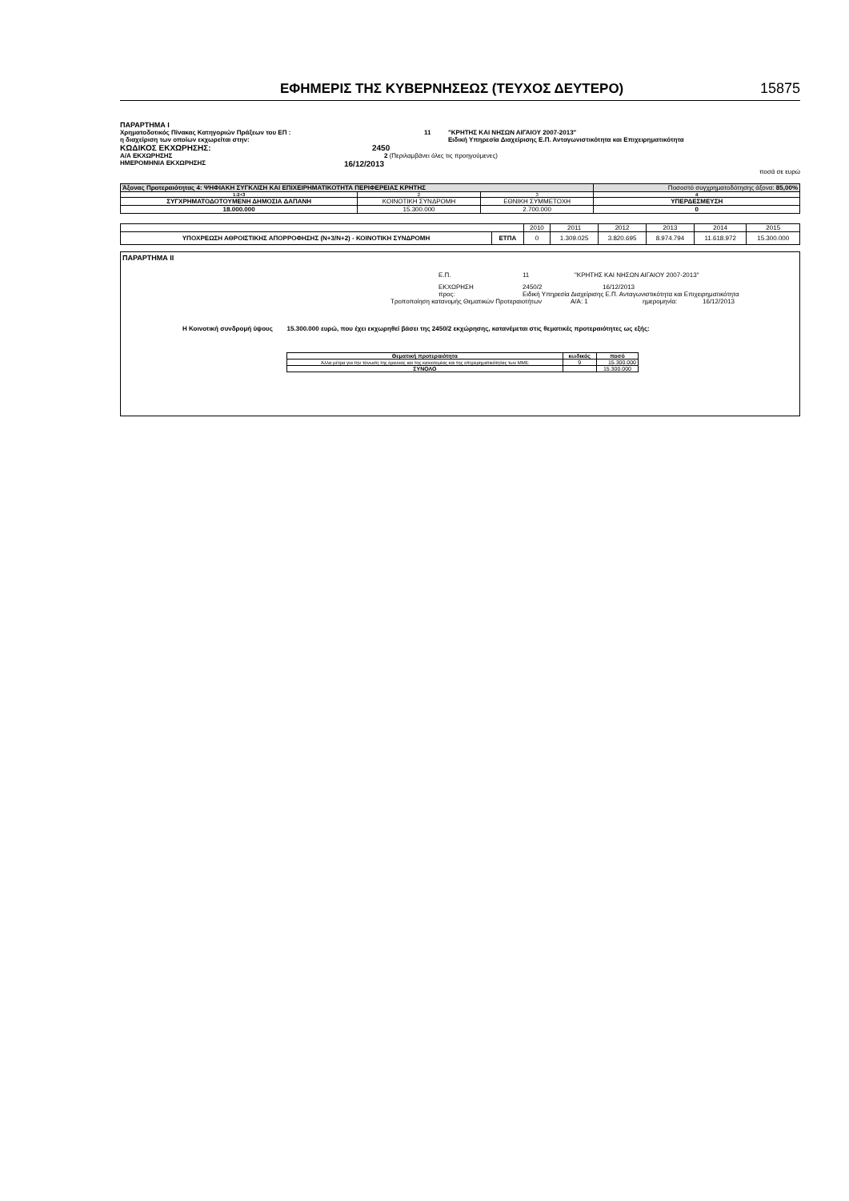ΕΦΗΜΕΡΙΣ ΤΗΣ ΚΥΒΕΡΝΗΣΕΩΣ (ΤΕΥΧΟΣ ΔΕΥΤΕΡΟ)
15875
ΠΑΡΑΡΤΗΜΑ Ι
Χρηματοδοτικός Πίνακας Κατηγοριών Πράξεων του ΕΠ : 11 "ΚΡΗΤΗΣ ΚΑΙ ΝΗΣΩΝ ΑΙΓΑΙΟΥ 2007-2013"
η διαχείριση των οποίων εκχωρείται στην: Ειδική Υπηρεσία Διαχείρισης Ε.Π. Ανταγωνιστικότητα και Επιχειρηματικότητα
ΚΩΔΙΚΟΣ ΕΚΧΩΡΗΣΗΣ: 2450
Α/Α ΕΚΧΩΡΗΣΗΣ 2 (Περιλαμβάνει όλες τις προηγούμενες)
ΗΜΕΡΟΜΗΝΙΑ ΕΚΧΩΡΗΣΗΣ
16/12/2013
ποσά σε ευρώ
| Άξονας Προτεραιότητας 4: ΨΗΦΙΑΚΗ ΣΥΓΚΛΙΣΗ ΚΑΙ ΕΠΙΧΕΙΡΗΜΑΤΙΚΟΤΗΤΑ ΠΕΡΙΦΕΡΕΙΑΣ ΚΡΗΤΗΣ | | | Ποσοστό συγχρηματοδότησης άξονα: 85,00% |
| 1:2+3 | 2 | 3 | 4 |
| ΣΥΓΧΡΗΜΑΤΟΔΟΤΟΥΜΕΝΗ ΔΗΜΟΣΙΑ ΔΑΠΑΝΗ | ΚΟΙΝΟΤΙΚΗ ΣΥΝΔΡΟΜΗ | ΕΘΝΙΚΗ ΣΥΜΜΕΤΟΧΗ | ΥΠΕΡΔΕΣΜΕΥΣΗ |
| 18.000.000 | 15.300.000 | 2.700.000 | 0 |
| | | 2010 | 2011 | 2012 | 2013 | 2014 | 2015 |
| ΥΠΟΧΡΕΩΣΗ ΑΘΡΟΙΣΤΙΚΗΣ ΑΠΟΡΡΟΦΗΣΗΣ (Ν+3/Ν+2) - ΚΟΙΝΟΤΙΚΗ ΣΥΝΔΡΟΜΗ | ΕΤΠΑ | 0 | 1.309.025 | 3.820.695 | 8.974.794 | 11.618.972 | 15.300.000 |
ΠΑΡΑΡΤΗΜΑ ΙΙ
Ε.Π. 11 "ΚΡΗΤΗΣ ΚΑΙ ΝΗΣΩΝ ΑΙΓΑΙΟΥ 2007-2013"
ΕΚΧΩΡΗΣΗ 2450/2 16/12/2013
προς: Ειδική Υπηρεσία Διαχείρισης Ε.Π. Ανταγωνιστικότητα και Επιχειρηματικότητα
Τροποποίηση κατανομής Θεματικών Προτεραιοτήτων Α/Α: 1 ημερομηνία: 16/12/2013
Η Κοινοτική συνδρομή ύψους 15.300.000 ευρώ, που έχει εκχωρηθεί βάσει της 2450/2 εκχώρησης, κατανέμεται στις θεματικές προτεραιότητες ως εξής:
| Θεματική προτεραιότητα | κωδικός | ποσό |
| --- | --- | --- |
| Άλλα μέτρα για την τόνωση της έρευνας και της καινοτομίας και της επιχειρηματικότητας των ΜΜΕ | 9 | 15.300.000 |
| ΣΥΝΟΛΟ | | 15.300.000 |